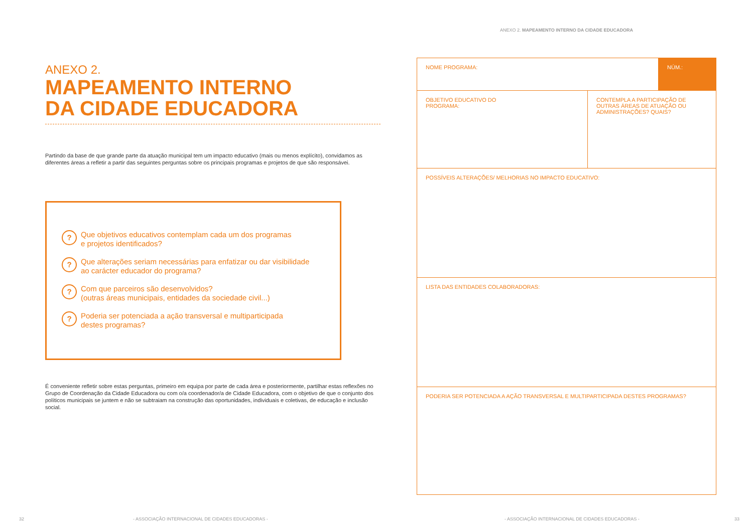ANEXO 2.
MAPEAMENTO INTERNO
DA CIDADE EDUCADORA
Partindo da base de que grande parte da atuação municipal tem um impacto educativo (mais ou menos explícito), convidamos as diferentes áreas a refletir a partir das seguintes perguntas sobre os principais programas e projetos de que são responsávei.
? Que objetivos educativos contemplam cada um dos programas
e projetos identificados?
? Que alterações seriam necessárias para enfatizar ou dar visibilidade
ao carácter educador do programa?
? Com que parceiros são desenvolvidos?
(outras áreas municipais, entidades da sociedade civil...)
? Poderia ser potenciada a ação transversal e multiparticipada
destes programas?
É conveniente refletir sobre estas perguntas, primeiro em equipa por parte de cada área e posteriormente, partilhar estas reflexões no Grupo de Coordenação da Cidade Educadora ou com o/a coordenador/a de Cidade Educadora, com o objetivo de que o conjunto dos políticos municipais se juntem e não se subtraiam na construção das oportunidades, individuais e coletivas, de educação e inclusão social.
ANEXO 2. MAPEAMENTO INTERNO DA CIDADE EDUCADORA
| NOME PROGRAMA: | | NÚM.: |
| OBJETIVO EDUCATIVO DO PROGRAMA: | CONTEMPLA A PARTICIPAÇÃO DE OUTRAS ÁREAS DE ATUAÇÃO OU ADMINISTRAÇÕES? QUAIS? | |
| POSSÍVEIS ALTERAÇÕES/ MELHORIAS NO IMPACTO EDUCATIVO: | | |
| LISTA DAS ENTIDADES COLABORADORAS: | | |
| PODERIA SER POTENCIADA A AÇÃO TRANSVERSAL E MULTIPARTICIPADA DESTES PROGRAMAS? | | |
32
- ASSOCIAÇÃO INTERNACIONAL DE CIDADES EDUCADORAS -
- ASSOCIAÇÃO INTERNACIONAL DE CIDADES EDUCADORAS -
33